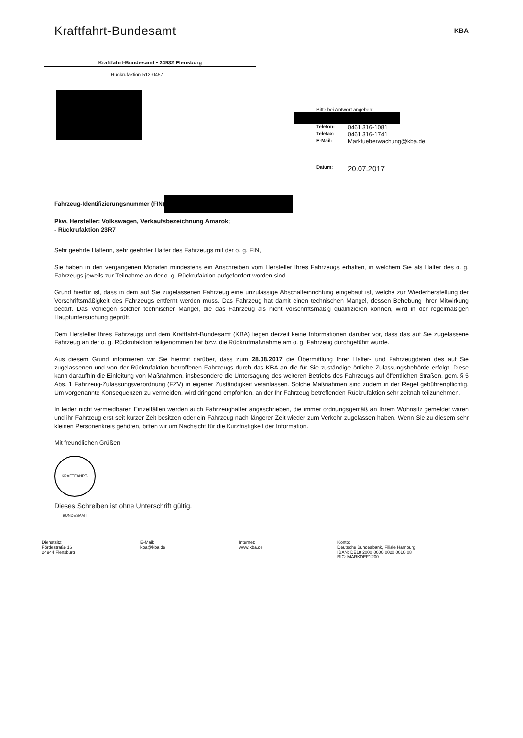Kraftfahrt-Bundesamt
Kraftfahrt-Bundesamt • 24932 Flensburg
Rückrufaktion 512-0457
KBA
Bitte bei Antwort angeben:
Telefon: 0461 316-1081
Telefax: 0461 316-1741
E-Mail: Marktueberwachung@kba.de
Datum: 20.07.2017
Fahrzeug-Identifizierungsnummer (FIN)
Pkw, Hersteller: Volkswagen, Verkaufsbezeichnung Amarok;
- Rückrufaktion 23R7
Sehr geehrte Halterin, sehr geehrter Halter des Fahrzeugs mit der o. g. FIN,
Sie haben in den vergangenen Monaten mindestens ein Anschreiben vom Hersteller Ihres Fahrzeugs erhalten, in welchem Sie als Halter des o. g. Fahrzeugs jeweils zur Teilnahme an der o. g. Rückrufaktion aufgefordert worden sind.
Grund hierfür ist, dass in dem auf Sie zugelassenen Fahrzeug eine unzulässige Abschalteinrichtung eingebaut ist, welche zur Wiederherstellung der Vorschriftsmäßigkeit des Fahrzeugs entfernt werden muss. Das Fahrzeug hat damit einen technischen Mangel, dessen Behebung Ihrer Mitwirkung bedarf. Das Vorliegen solcher technischer Mängel, die das Fahrzeug als nicht vorschriftsmäßig qualifizieren können, wird in der regelmäßigen Hauptuntersuchung geprüft.
Dem Hersteller Ihres Fahrzeugs und dem Kraftfahrt-Bundesamt (KBA) liegen derzeit keine Informationen darüber vor, dass das auf Sie zugelassene Fahrzeug an der o. g. Rückrufaktion teilgenommen hat bzw. die Rückrufmaßnahme am o. g. Fahrzeug durchgeführt wurde.
Aus diesem Grund informieren wir Sie hiermit darüber, dass zum 28.08.2017 die Übermittlung Ihrer Halter- und Fahrzeugdaten des auf Sie zugelassenen und von der Rückrufaktion betroffenen Fahrzeugs durch das KBA an die für Sie zuständige örtliche Zulassungsbehörde erfolgt. Diese kann daraufhin die Einleitung von Maßnahmen, insbesondere die Untersagung des weiteren Betriebs des Fahrzeugs auf öffentlichen Straßen, gem. § 5 Abs. 1 Fahrzeug-Zulassungsverordnung (FZV) in eigener Zuständigkeit veranlassen. Solche Maßnahmen sind zudem in der Regel gebührenpflichtig. Um vorgenannte Konsequenzen zu vermeiden, wird dringend empfohlen, an der Ihr Fahrzeug betreffenden Rückrufaktion sehr zeitnah teilzunehmen.
In leider nicht vermeidbaren Einzelfällen werden auch Fahrzeughalter angeschrieben, die immer ordnungsgemäß an Ihrem Wohnsitz gemeldet waren und ihr Fahrzeug erst seit kurzer Zeit besitzen oder ein Fahrzeug nach längerer Zeit wieder zum Verkehr zugelassen haben. Wenn Sie zu diesem sehr kleinen Personenkreis gehören, bitten wir um Nachsicht für die Kurzfristigkeit der Information.
Mit freundlichen Grüßen
KRAFTFAHRT-BUNDESAMT
Dieses Schreiben ist ohne Unterschrift gültig.
Dienstsitz:
Fördestraße 16
24944 Flensburg
E-Mail:
kba@kba.de
Internet:
www.kba.de
Konto:
Deutsche Bundesbank, Filiale Hamburg
IBAN: DE18 2000 0000 0020 0010 08
BIC: MARKDEF1200